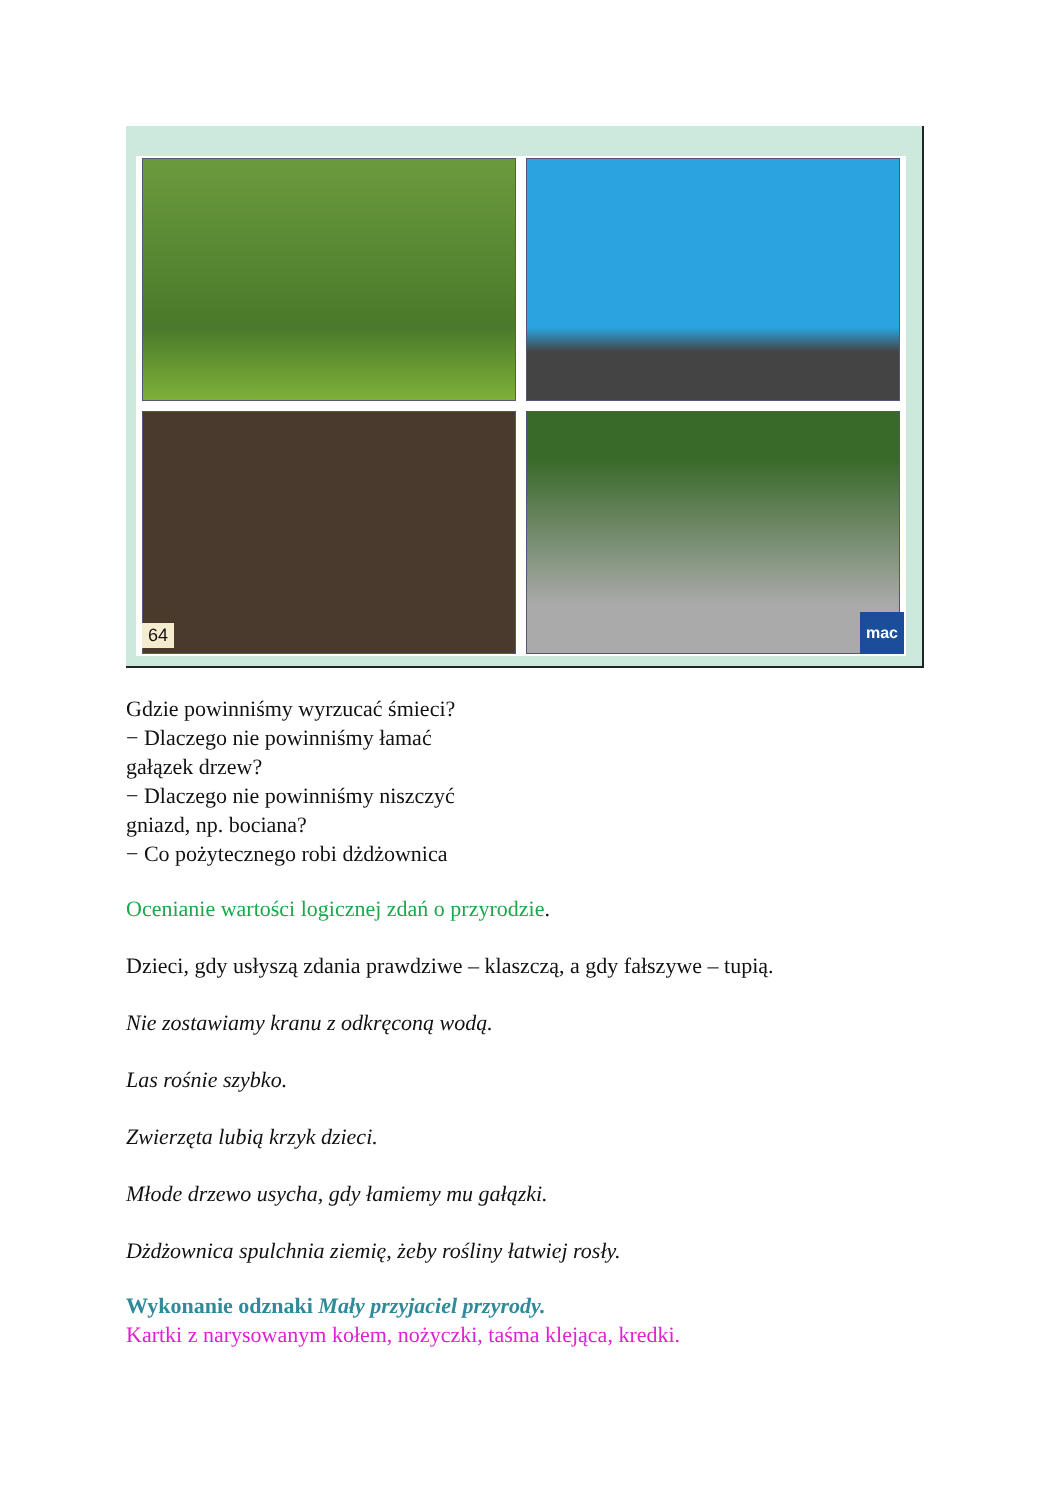64 mac
Gdzie powinniśmy wyrzucać śmieci?
− Dlaczego nie powinniśmy łamać
gałązek drzew?
− Dlaczego nie powinniśmy niszczyć
gniazd, np. bociana?
− Co pożytecznego robi dżdżownica
Ocenianie wartości logicznej zdań o przyrodzie.
Dzieci, gdy usłyszą zdania prawdziwe – klaszczą, a gdy fałszywe – tupią.
Nie zostawiamy kranu z odkręconą wodą.
Las rośnie szybko.
Zwierzęta lubią krzyk dzieci.
Młode drzewo usycha, gdy łamiemy mu gałązki.
Dżdżownica spulchnia ziemię, żeby rośliny łatwiej rosły.
Wykonanie odznaki Mały przyjaciel przyrody.
Kartki z narysowanym kołem, nożyczki, taśma klejąca, kredki.